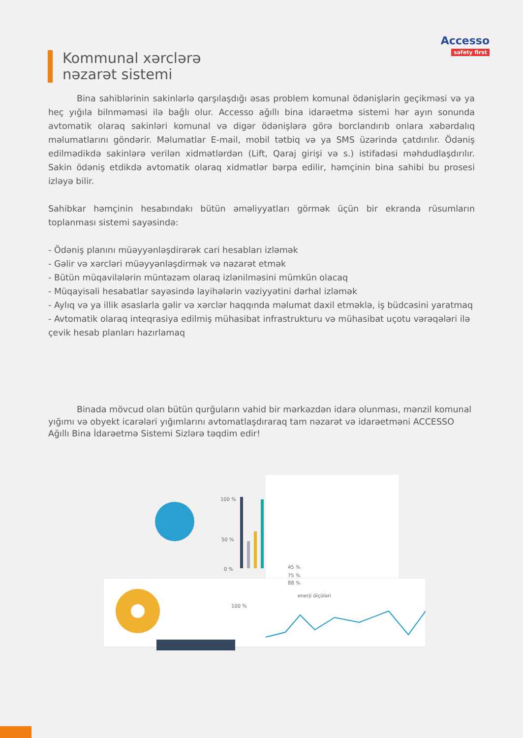Accesso
safety first
Kommunal xərclərə
nəzarət sistemi
Bina sahiblərinin sakinlərlə qarşılaşdığı əsas problem komunal ödənişlərin geçikməsi və ya heç yığıla bilnməməsi ilə bağlı olur. Accesso ağıllı bina idarəetmə sistemi hər ayın sonunda avtomatik olaraq sakinləri komunal və digər ödənişlərə görə borclandırıb onlara xəbərdalıq məlumatlarını göndərir. Məlumatlar E-mail, mobil tətbiq və ya SMS üzərində çatdırılır. Ödəniş edilmədikdə sakinlərə verilən xidmətlərdən (Lift, Qaraj girişi və s.) istifadəsi məhdudlaşdırılır. Sakin ödəniş etdikdə avtomatik olaraq xidmətlər bərpa edilir, həmçinin bina sahibi bu prosesi izləyə bilir.
Sahibkar həmçinin hesabındakı bütün əməliyyatları görmək üçün bir ekranda rüsumların toplanması sistemi sayəsində:
- Ödəniş planını müəyyənləşdirərək cari hesabları izləmək
- Gəlir və xərcləri müəyyənləşdirmək və nəzarət etmək
- Bütün müqavilələrin müntəzəm olaraq izlənilməsini mümkün olacaq
- Müqayisəli hesabatlar sayəsində layihələrin vəziyyətini dərhal izləmək
- Aylıq və ya illik əsaslarla gəlir və xərclər haqqında məlumat daxil etməklə, iş büdcəsini yaratmaq
- Avtomatik olaraq inteqrasiya edilmiş mühasibat infrastrukturu və mühasibat uçotu vərəqələri ilə çevik hesab planları hazırlamaq
Binada mövcud olan bütün qurğuların vahid bir mərkəzdən idarə olunması, mənzil komunal yığımı və obyekt icarələri yığımlarını avtomatlaşdıraraq tam nəzarət və idarəetməni ACCESSO Ağıllı Bina İdarəetmə Sistemi Sizlərə təqdim edir!
100 %
50 %
0 %
45 %
75 %
88 %
enerji ölçüləri
100 %